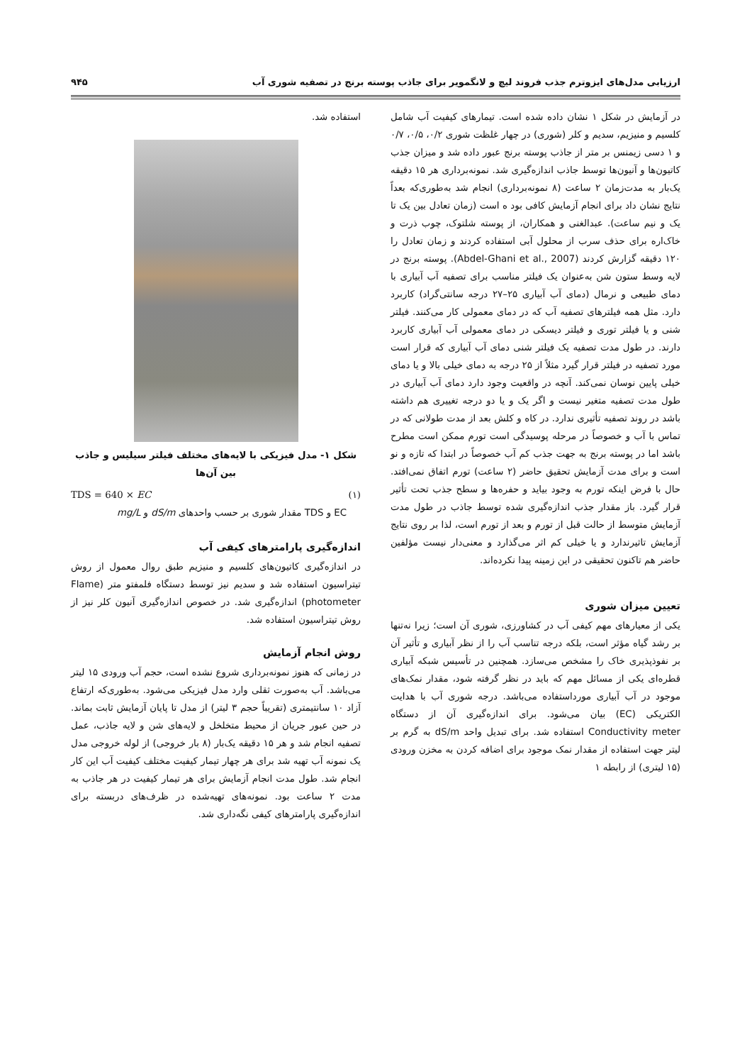ارزیابی مدل‌های ایزوترم جذب فروند لیچ و لانگمویر برای جاذب پوسته برنج در تصفیه شوری آب ۹۴۵
در آزمایش در شکل ۱ نشان داده شده است. تیمارهای کیفیت آب شامل کلسیم و منیزیم، سدیم و کلر (شوری) در چهار غلظت شوری ۰/۲، ۰/۵، ۰/۷ و ۱ دسی زیمنس بر متر از جاذب پوسته برنج عبور داده شد و میزان جذب کاتیون‌ها و آنیون‌ها توسط جاذب اندازه‌گیری شد. نمونه‌برداری هر ۱۵ دقیقه یک‌بار به مدت‌زمان ۲ ساعت (۸ نمونه‌برداری) انجام شد به‌طوری‌که بعداً نتایج نشان داد برای انجام آزمایش کافی بود ه است (زمان تعادل بین یک تا یک و نیم ساعت). عبدالغنی و همکاران، از پوسته شلتوک، چوب ذرت و خاک‌اره برای حذف سرب از محلول آبی استفاده کردند و زمان تعادل را ۱۲۰ دقیقه گزارش کردند (Abdel-Ghani et al., 2007). پوسته برنج در لایه وسط ستون شن به‌عنوان یک فیلتر مناسب برای تصفیه آب آبیاری با دمای طبیعی و نرمال (دمای آب آبیاری ۲۵–۲۷ درجه سانتی‌گراد) کاربرد دارد. مثل همه فیلترهای تصفیه آب که در دمای معمولی کار می‌کنند. فیلتر شنی و یا فیلتر توری و فیلتر دیسکی در دمای معمولی آب آبیاری کاربرد دارند. در طول مدت تصفیه یک فیلتر شنی دمای آب آبیاری که قرار است مورد تصفیه در فیلتر قرار گیرد مثلاً از ۲۵ درجه به دمای خیلی بالا و یا دمای خیلی پایین نوسان نمی‌کند. آنچه در واقعیت وجود دارد دمای آب آبیاری در طول مدت تصفیه متغیر نیست و اگر یک و یا دو درجه تغییری هم داشته باشد در روند تصفیه تأثیری ندارد. در کاه و کلش بعد از مدت طولانی که در تماس با آب و خصوصاً در مرحله پوسیدگی است تورم ممکن است مطرح باشد اما در پوسته برنج به جهت جذب کم آب خصوصاً در ابتدا که تازه و نو است و برای مدت آزمایش تحقیق حاضر (۲ ساعت) تورم اتفاق نمی‌افتد. حال با فرض اینکه تورم به وجود بیاید و حفره‌ها و سطح جذب تحت تأثیر قرار گیرد. باز مقدار جذب اندازه‌گیری شده توسط جاذب در طول مدت آزمایش متوسط از حالت قبل از تورم و بعد از تورم است، لذا بر روی نتایج آزمایش تاثیرندارد و یا خیلی کم اثر می‌گذارد و معنی‌دار نیست مؤلفین حاضر هم تاکنون تحقیقی در این زمینه پیدا نکرده‌اند.
تعیین میزان شوری
یکی از معیارهای مهم کیفی آب در کشاورزی، شوری آن است؛ زیرا نه‌تنها بر رشد گیاه مؤثر است، بلکه درجه تناسب آب را از نظر آبیاری و تأثیر آن بر نفوذپذیری خاک را مشخص می‌سازد. همچنین در تأسیس شبکه آبیاری قطره‌ای یکی از مسائل مهم که باید در نظر گرفته شود، مقدار نمک‌های موجود در آب آبیاری مورداستفاده می‌باشد. درجه شوری آب با هدایت الکتریکی (EC) بیان می‌شود. برای اندازه‌گیری آن از دستگاه Conductivity meter استفاده شد. برای تبدیل واحد dS/m به گرم بر لیتر جهت استفاده از مقدار نمک موجود برای اضافه کردن به مخزن ورودی (۱۵ لیتری) از رابطه ۱
استفاده شد.
شکل ۱- مدل فیزیکی با لایه‌های مختلف فیلتر سیلیس و جاذب بین آن‌ها
TDS = 640 × EC (۱)
EC و TDS مقدار شوری بر حسب واحدهای dS/m و mg/L
اندازه‌گیری پارامترهای کیفی آب
در اندازه‌گیری کاتیون‌های کلسیم و منیزیم طبق روال معمول از روش تیتراسیون استفاده شد و سدیم نیز توسط دستگاه فلمفتو متر (Flame photometer) اندازه‌گیری شد. در خصوص اندازه‌گیری آنیون کلر نیز از روش تیتراسیون استفاده شد.
روش انجام آزمایش
در زمانی که هنوز نمونه‌برداری شروع نشده است، حجم آب ورودی ۱۵ لیتر می‌باشد. آب به‌صورت ثقلی وارد مدل فیزیکی می‌شود. به‌طوری‌که ارتفاع آزاد ۱۰ سانتیمتری (تقریباً حجم ۳ لیتر) از مدل تا پایان آزمایش ثابت بماند. در حین عبور جریان از محیط متخلخل و لایه‌های شن و لایه جاذب، عمل تصفیه انجام شد و هر ۱۵ دقیقه یک‌بار (۸ بار خروجی) از لوله خروجی مدل یک نمونه آب تهیه شد برای هر چهار تیمار کیفیت مختلف کیفیت آب این کار انجام شد. طول مدت انجام آزمایش برای هر تیمار کیفیت در هر جاذب به مدت ۲ ساعت بود. نمونه‌های تهیه‌شده در ظرف‌های دربسته برای اندازه‌گیری پارامترهای کیفی نگه‌داری شد.